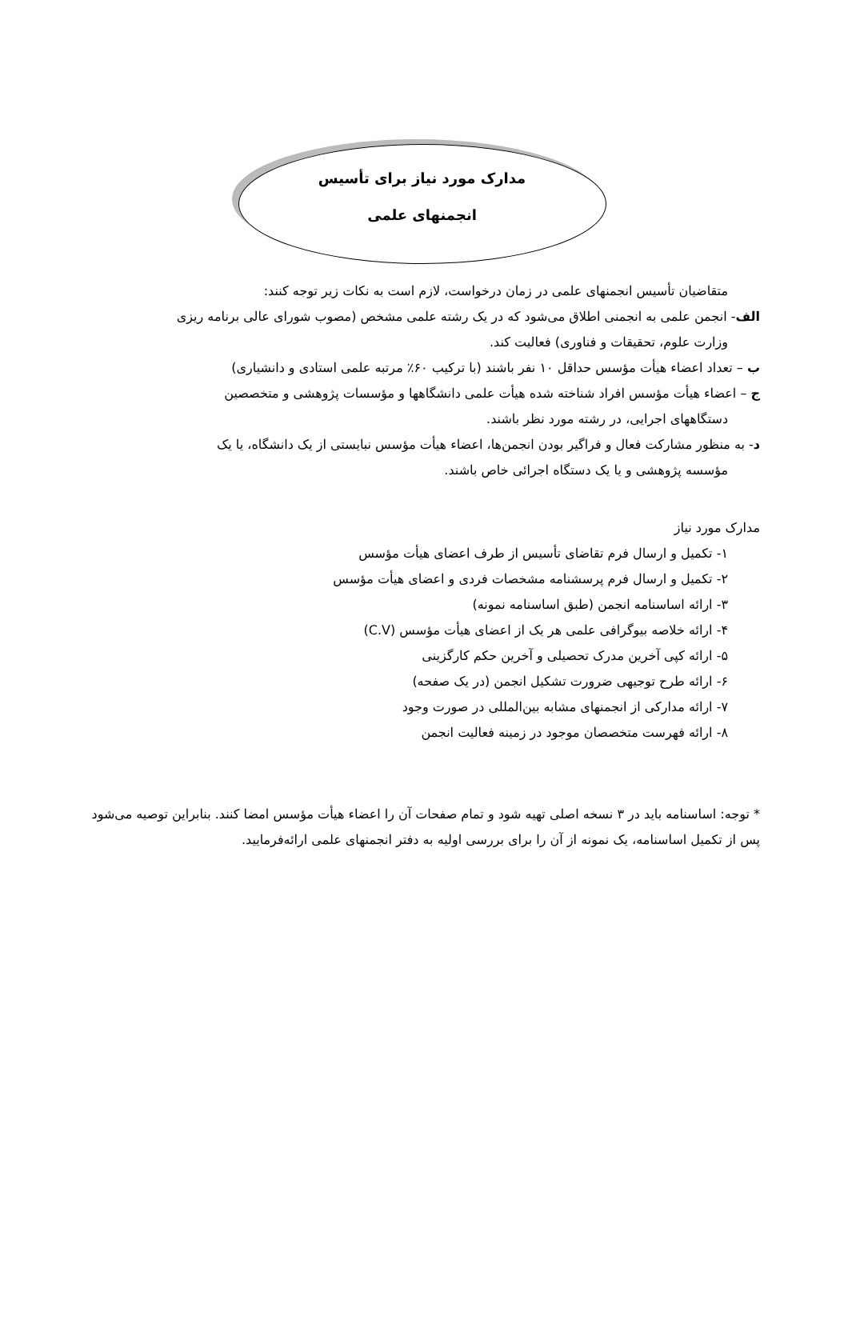مدارک مورد نیاز برای تأسیس
انجمنهای علمی
متقاضیان تأسیس انجمنهای علمی در زمان درخواست، لازم است به نکات زیر توجه کنند:
الف- انجمن علمی به انجمنی اطلاق می‌شود که در یک رشته علمی مشخص (مصوب شورای عالی برنامه ریزی
وزارت علوم، تحقیقات و فناوری) فعالیت کند.
ب – تعداد اعضاء هیأت مؤسس حداقل ۱۰ نفر باشند (با ترکیب ۶۰٪ مرتبه علمی استادی و دانشیاری)
ج – اعضاء هیأت مؤسس افراد شناخته شده هیأت علمی دانشگاهها و مؤسسات پژوهشی و متخصصین
دستگاههای اجرایی، در رشته مورد نظر باشند.
د- به منظور مشارکت فعال و فراگیر بودن انجمن‌ها، اعضاء هیأت مؤسس نبایستی از یک دانشگاه، یا یک
مؤسسه پژوهشی و یا یک دستگاه اجرائی خاص باشند.
مدارک مورد نیاز
۱- تکمیل و ارسال فرم تقاضای تأسیس از طرف اعضای هیأت مؤسس
۲- تکمیل و ارسال فرم پرسشنامه مشخصات فردی و اعضای هیأت مؤسس
۳- ارائه اساسنامه انجمن (طبق اساسنامه نمونه)
۴- ارائه خلاصه بیوگرافی علمی هر یک از اعضای هیأت مؤسس (C.V)
۵- ارائه کپی آخرین مدرک تحصیلی و آخرین حکم کارگزینی
۶- ارائه طرح توجیهی ضرورت تشکیل انجمن (در یک صفحه)
۷- ارائه مدارکی از انجمنهای مشابه بین‌المللی در صورت وجود
۸- ارائه فهرست متخصصان موجود در زمینه فعالیت انجمن
* توجه: اساسنامه باید در ۳ نسخه اصلی تهیه شود و تمام صفحات آن را اعضاء هیأت مؤسس امضا کنند. بنابراین توصیه می‌شود پس از تکمیل اساسنامه، یک نمونه از آن را برای بررسی اولیه به دفتر انجمنهای علمی ارائه‌فرمایید.